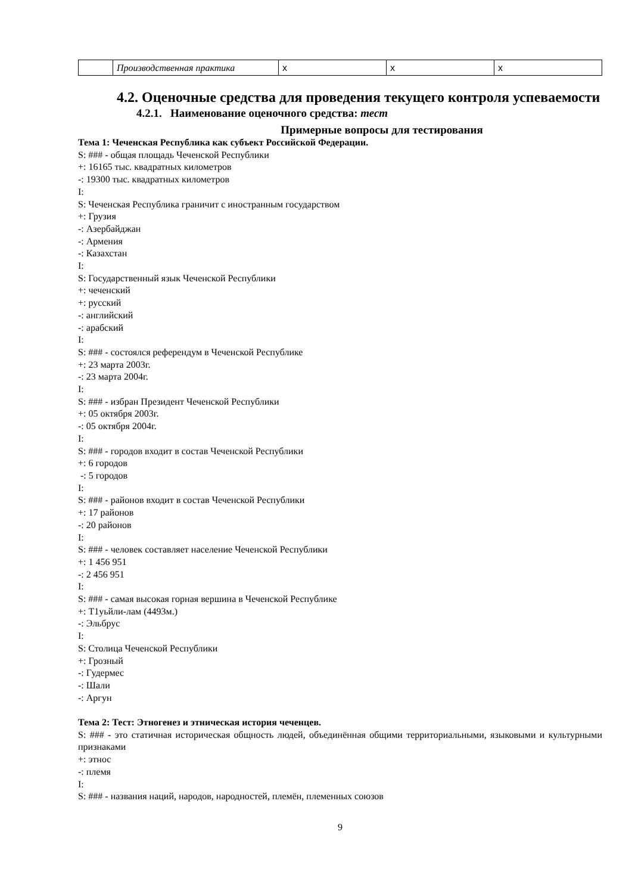| | Производственная практика | x | x | x |
4.2. Оценочные средства для проведения текущего контроля успеваемости
4.2.1. Наименование оценочного средства: тест
Примерные вопросы для тестирования
Тема 1: Чеченская Республика как субъект Российской Федерации.
S: ### - общая площадь Чеченской Республики
+: 16165 тыс. квадратных километров
-: 19300 тыс. квадратных километров
I:
S: Чеченская Республика граничит с иностранным государством
+: Грузия
-: Азербайджан
-: Армения
-: Казахстан
I:
S: Государственный язык Чеченской Республики
+: чеченский
+: русский
-: английский
-: арабский
I:
S: ### - состоялся референдум в Чеченской Республике
+: 23 марта 2003г.
-: 23 марта 2004г.
I:
S: ### - избран Президент Чеченской Республики
+: 05 октября 2003г.
-: 05 октября 2004г.
I:
S: ### - городов входит в состав Чеченской Республики
+: 6 городов
-: 5 городов
I:
S: ### - районов входит в состав Чеченской Республики
+: 17 районов
-: 20 районов
I:
S: ### - человек составляет население Чеченской Республики
+: 1 456 951
-: 2 456 951
I:
S: ### - самая высокая горная вершина в Чеченской Республике
+: Т1уьйли-лам (4493м.)
-: Эльбрус
I:
S: Столица Чеченской Республики
+: Грозный
-: Гудермес
-: Шали
-: Аргун
Тема 2: Тест: Этногенез и этническая история чеченцев.
S: ### - это статичная историческая общность людей, объединённая общими территориальными, языковыми и культурными признаками
+: этнос
-: племя
I:
S: ### - названия наций, народов, народностей, племён, племенных союзов
9